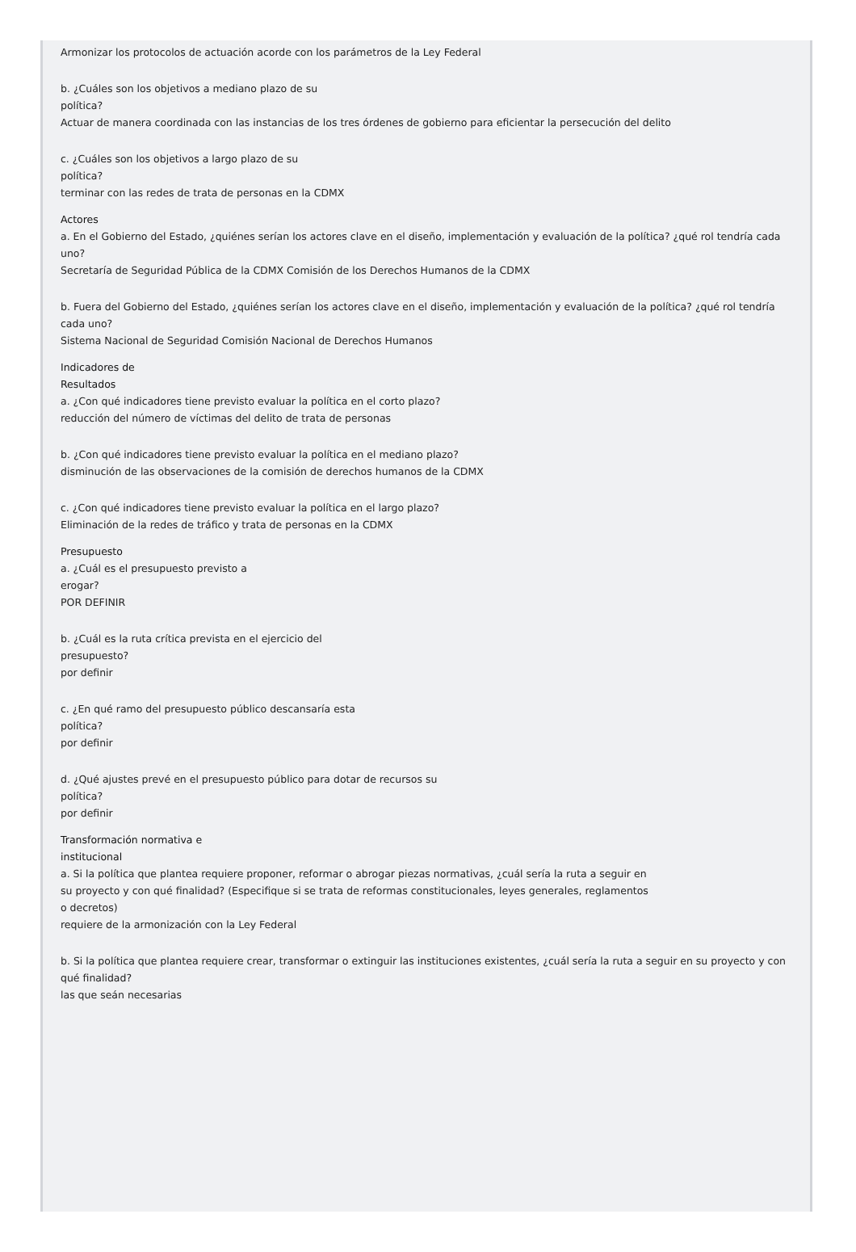Armonizar los protocolos de actuación acorde con los parámetros de la Ley Federal
b. ¿Cuáles son los objetivos a mediano plazo de su
política?
Actuar de manera coordinada con las instancias de los tres órdenes de gobierno para eficientar la persecución del delito
c. ¿Cuáles son los objetivos a largo plazo de su
política?
terminar con las redes de trata de personas en la CDMX
Actores
a. En el Gobierno del Estado, ¿quiénes serían los actores clave en el diseño, implementación y evaluación de la política? ¿qué rol tendría cada uno?
Secretaría de Seguridad Pública de la CDMX Comisión de los Derechos Humanos de la CDMX
b. Fuera del Gobierno del Estado, ¿quiénes serían los actores clave en el diseño, implementación y evaluación de la política? ¿qué rol tendría cada uno?
Sistema Nacional de Seguridad Comisión Nacional de Derechos Humanos
Indicadores de
Resultados
a. ¿Con qué indicadores tiene previsto evaluar la política en el corto plazo?
reducción del número de víctimas del delito de trata de personas
b. ¿Con qué indicadores tiene previsto evaluar la política en el mediano plazo?
disminución de las observaciones de la comisión de derechos humanos de la CDMX
c. ¿Con qué indicadores tiene previsto evaluar la política en el largo plazo?
Eliminación de la redes de tráfico y trata de personas en la CDMX
Presupuesto
a. ¿Cuál es el presupuesto previsto a
erogar?
POR DEFINIR
b. ¿Cuál es la ruta crítica prevista en el ejercicio del
presupuesto?
por definir
c. ¿En qué ramo del presupuesto público descansaría esta
política?
por definir
d. ¿Qué ajustes prevé en el presupuesto público para dotar de recursos su
política?
por definir
Transformación normativa e
institucional
a. Si la política que plantea requiere proponer, reformar o abrogar piezas normativas, ¿cuál sería la ruta a seguir en
su proyecto y con qué finalidad? (Especifique si se trata de reformas constitucionales, leyes generales, reglamentos
o decretos)
requiere de la armonización con la Ley Federal
b. Si la política que plantea requiere crear, transformar o extinguir las instituciones existentes, ¿cuál sería la ruta a seguir en su proyecto y con qué finalidad?
las que seán necesarias